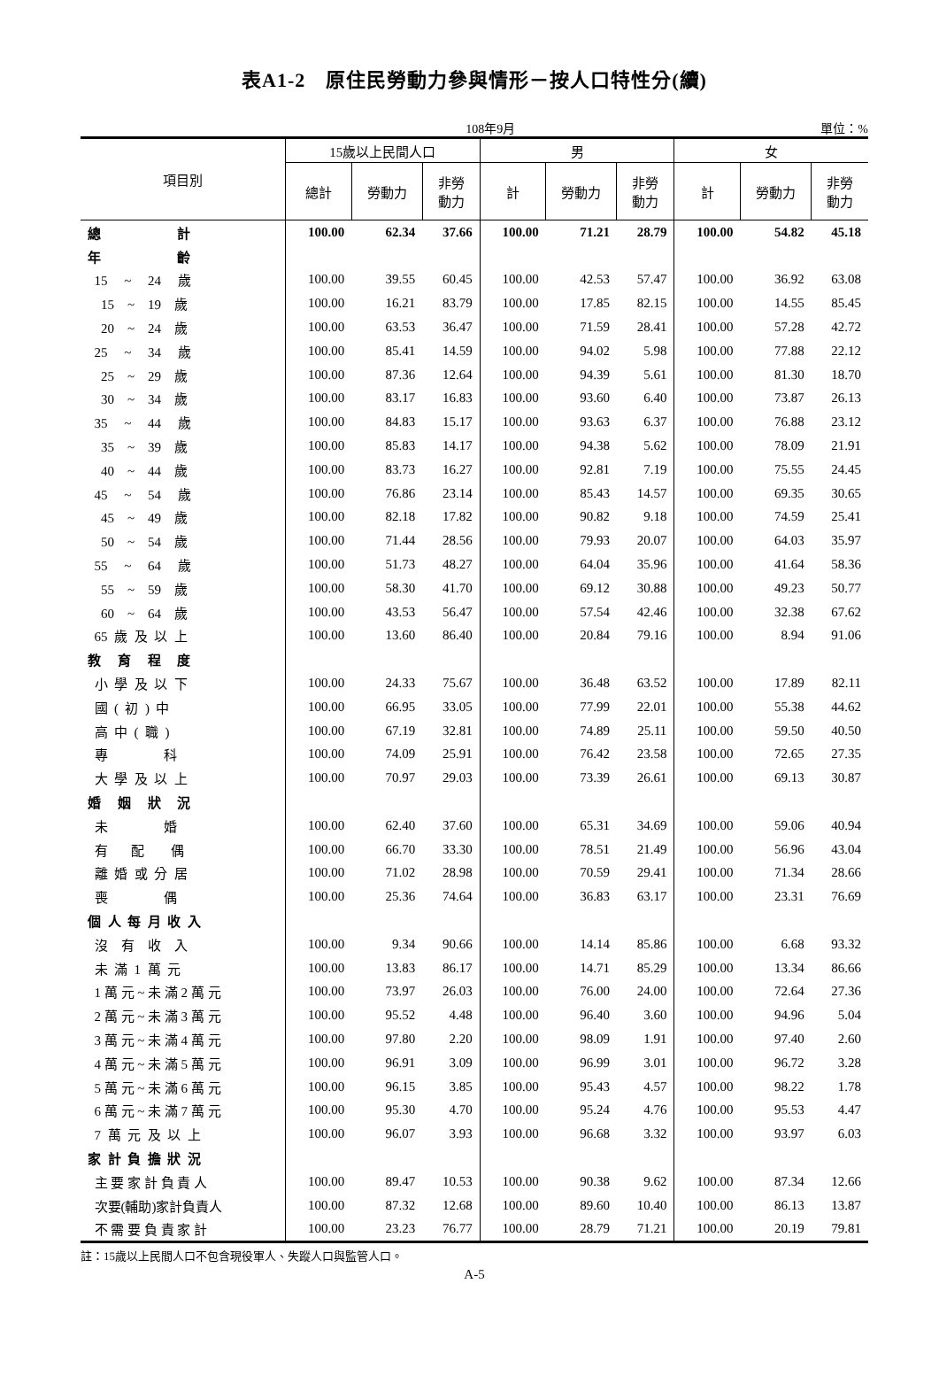表A1-2　原住民勞動力參與情形－按人口特性分(續)
108年9月 單位：%
| 項目別 | 15歲以上民間人口 | | | 男 | | | 女 | | |
| --- | --- | --- | --- | --- | --- | --- | --- | --- | --- |
| | 總計 | 勞動力 | 非勞 動力 | 計 | 勞動力 | 非勞 動力 | 計 | 勞動力 | 非勞 動力 |
| 總 計 | 100.00 | 62.34 | 37.66 | 100.00 | 71.21 | 28.79 | 100.00 | 54.82 | 45.18 |
| 年 齡 | | | | | | | | | |
| 15 ~ 24 歲 | 100.00 | 39.55 | 60.45 | 100.00 | 42.53 | 57.47 | 100.00 | 36.92 | 63.08 |
| 15 ~ 19 歲 | 100.00 | 16.21 | 83.79 | 100.00 | 17.85 | 82.15 | 100.00 | 14.55 | 85.45 |
| 20 ~ 24 歲 | 100.00 | 63.53 | 36.47 | 100.00 | 71.59 | 28.41 | 100.00 | 57.28 | 42.72 |
| 25 ~ 34 歲 | 100.00 | 85.41 | 14.59 | 100.00 | 94.02 | 5.98 | 100.00 | 77.88 | 22.12 |
| 25 ~ 29 歲 | 100.00 | 87.36 | 12.64 | 100.00 | 94.39 | 5.61 | 100.00 | 81.30 | 18.70 |
| 30 ~ 34 歲 | 100.00 | 83.17 | 16.83 | 100.00 | 93.60 | 6.40 | 100.00 | 73.87 | 26.13 |
| 35 ~ 44 歲 | 100.00 | 84.83 | 15.17 | 100.00 | 93.63 | 6.37 | 100.00 | 76.88 | 23.12 |
| 35 ~ 39 歲 | 100.00 | 85.83 | 14.17 | 100.00 | 94.38 | 5.62 | 100.00 | 78.09 | 21.91 |
| 40 ~ 44 歲 | 100.00 | 83.73 | 16.27 | 100.00 | 92.81 | 7.19 | 100.00 | 75.55 | 24.45 |
| 45 ~ 54 歲 | 100.00 | 76.86 | 23.14 | 100.00 | 85.43 | 14.57 | 100.00 | 69.35 | 30.65 |
| 45 ~ 49 歲 | 100.00 | 82.18 | 17.82 | 100.00 | 90.82 | 9.18 | 100.00 | 74.59 | 25.41 |
| 50 ~ 54 歲 | 100.00 | 71.44 | 28.56 | 100.00 | 79.93 | 20.07 | 100.00 | 64.03 | 35.97 |
| 55 ~ 64 歲 | 100.00 | 51.73 | 48.27 | 100.00 | 64.04 | 35.96 | 100.00 | 41.64 | 58.36 |
| 55 ~ 59 歲 | 100.00 | 58.30 | 41.70 | 100.00 | 69.12 | 30.88 | 100.00 | 49.23 | 50.77 |
| 60 ~ 64 歲 | 100.00 | 43.53 | 56.47 | 100.00 | 57.54 | 42.46 | 100.00 | 32.38 | 67.62 |
| 65 歲 及 以 上 | 100.00 | 13.60 | 86.40 | 100.00 | 20.84 | 79.16 | 100.00 | 8.94 | 91.06 |
| 教 育 程 度 | | | | | | | | | |
| 小 學 及 以 下 | 100.00 | 24.33 | 75.67 | 100.00 | 36.48 | 63.52 | 100.00 | 17.89 | 82.11 |
| 國 ( 初 ) 中 | 100.00 | 66.95 | 33.05 | 100.00 | 77.99 | 22.01 | 100.00 | 55.38 | 44.62 |
| 高 中 ( 職 ) | 100.00 | 67.19 | 32.81 | 100.00 | 74.89 | 25.11 | 100.00 | 59.50 | 40.50 |
| 專 科 | 100.00 | 74.09 | 25.91 | 100.00 | 76.42 | 23.58 | 100.00 | 72.65 | 27.35 |
| 大 學 及 以 上 | 100.00 | 70.97 | 29.03 | 100.00 | 73.39 | 26.61 | 100.00 | 69.13 | 30.87 |
| 婚 姻 狀 況 | | | | | | | | | |
| 未 婚 | 100.00 | 62.40 | 37.60 | 100.00 | 65.31 | 34.69 | 100.00 | 59.06 | 40.94 |
| 有 配 偶 | 100.00 | 66.70 | 33.30 | 100.00 | 78.51 | 21.49 | 100.00 | 56.96 | 43.04 |
| 離 婚 或 分 居 | 100.00 | 71.02 | 28.98 | 100.00 | 70.59 | 29.41 | 100.00 | 71.34 | 28.66 |
| 喪 偶 | 100.00 | 25.36 | 74.64 | 100.00 | 36.83 | 63.17 | 100.00 | 23.31 | 76.69 |
| 個 人 每 月 收 入 | | | | | | | | | |
| 沒 有 收 入 | 100.00 | 9.34 | 90.66 | 100.00 | 14.14 | 85.86 | 100.00 | 6.68 | 93.32 |
| 未 滿 1 萬 元 | 100.00 | 13.83 | 86.17 | 100.00 | 14.71 | 85.29 | 100.00 | 13.34 | 86.66 |
| 1 萬 元 ~ 未 滿 2 萬 元 | 100.00 | 73.97 | 26.03 | 100.00 | 76.00 | 24.00 | 100.00 | 72.64 | 27.36 |
| 2 萬 元 ~ 未 滿 3 萬 元 | 100.00 | 95.52 | 4.48 | 100.00 | 96.40 | 3.60 | 100.00 | 94.96 | 5.04 |
| 3 萬 元 ~ 未 滿 4 萬 元 | 100.00 | 97.80 | 2.20 | 100.00 | 98.09 | 1.91 | 100.00 | 97.40 | 2.60 |
| 4 萬 元 ~ 未 滿 5 萬 元 | 100.00 | 96.91 | 3.09 | 100.00 | 96.99 | 3.01 | 100.00 | 96.72 | 3.28 |
| 5 萬 元 ~ 未 滿 6 萬 元 | 100.00 | 96.15 | 3.85 | 100.00 | 95.43 | 4.57 | 100.00 | 98.22 | 1.78 |
| 6 萬 元 ~ 未 滿 7 萬 元 | 100.00 | 95.30 | 4.70 | 100.00 | 95.24 | 4.76 | 100.00 | 95.53 | 4.47 |
| 7 萬 元 及 以 上 | 100.00 | 96.07 | 3.93 | 100.00 | 96.68 | 3.32 | 100.00 | 93.97 | 6.03 |
| 家 計 負 擔 狀 況 | | | | | | | | | |
| 主 要 家 計 負 責 人 | 100.00 | 89.47 | 10.53 | 100.00 | 90.38 | 9.62 | 100.00 | 87.34 | 12.66 |
| 次要(輔助)家計負責人 | 100.00 | 87.32 | 12.68 | 100.00 | 89.60 | 10.40 | 100.00 | 86.13 | 13.87 |
| 不 需 要 負 責 家 計 | 100.00 | 23.23 | 76.77 | 100.00 | 28.79 | 71.21 | 100.00 | 20.19 | 79.81 |
註：15歲以上民間人口不包含現役軍人、失蹤人口與監管人口。
A-5